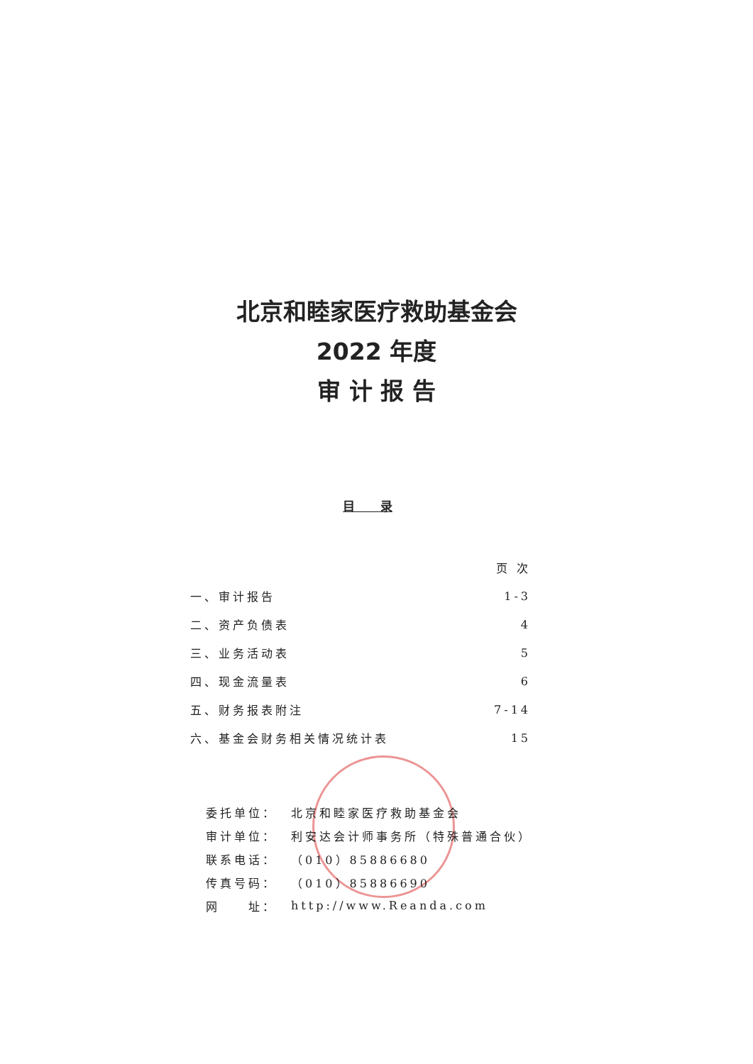北京和睦家医疗救助基金会
2022 年度
审 计 报 告
目 录
| | 页 次 |
| --- | --- |
| 一、审计报告 | 1-3 |
| 二、资产负债表 | 4 |
| 三、业务活动表 | 5 |
| 四、现金流量表 | 6 |
| 五、财务报表附注 | 7-14 |
| 六、基金会财务相关情况统计表 | 15 |
| 委托单位： | 北京和睦家医疗救助基金会 |
| 审计单位： | 利安达会计师事务所（特殊普通合伙） |
| 联系电话： | （010）85886680 |
| 传真号码： | （010）85886690 |
| 网 址： | http://www.Reanda.com |